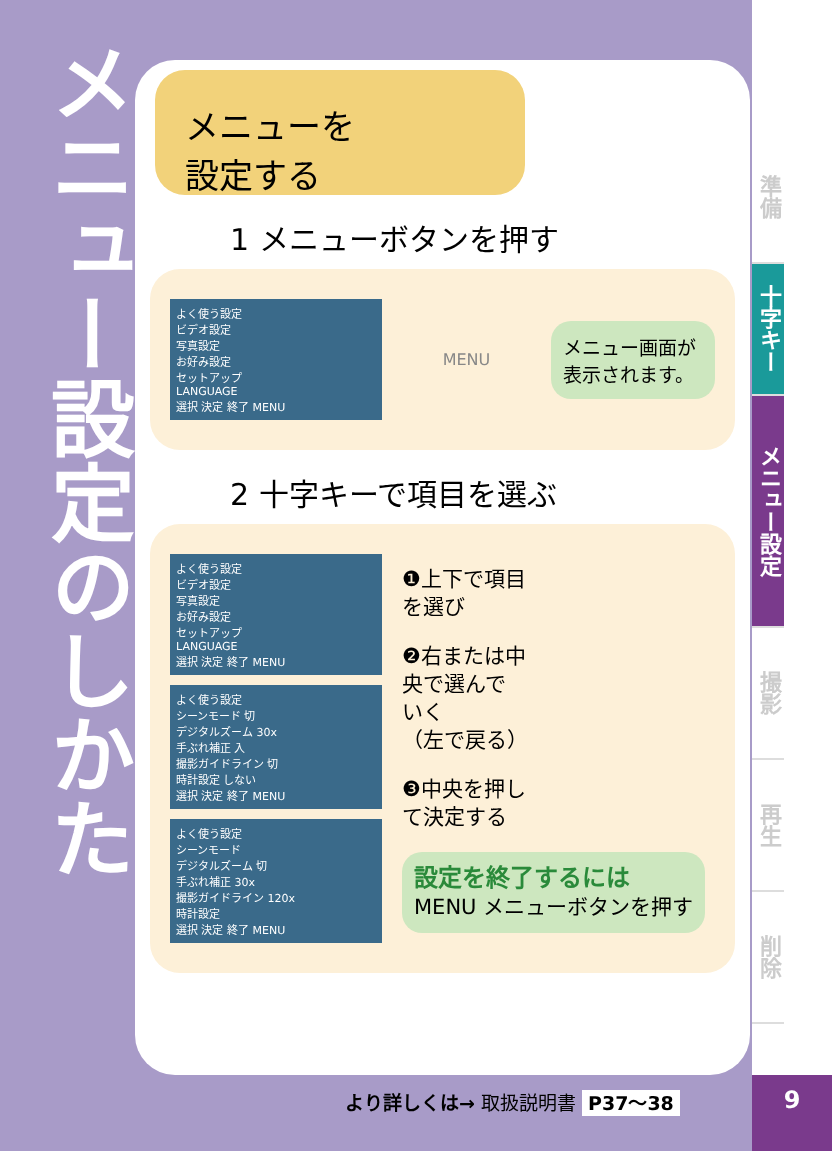メニュー設定のしかた
メニューを
設定する
1 メニューボタンを押す
よく使う設定
ビデオ設定
写真設定
お好み設定
セットアップ
LANGUAGE
選択 決定 終了 MENU
MENU
メニュー画面が表示されます。
2 十字キーで項目を選ぶ
よく使う設定
ビデオ設定
写真設定
お好み設定
セットアップ
LANGUAGE
選択 決定 終了 MENU
よく使う設定
シーンモード 切
デジタルズーム 30x
手ぶれ補正 入
撮影ガイドライン 切
時計設定 しない
選択 決定 終了 MENU
よく使う設定
シーンモード
デジタルズーム 切
手ぶれ補正 30x
撮影ガイドライン 120x
時計設定
選択 決定 終了 MENU
❶上下で項目
を選び
❷右または中
央で選んで
いく
（左で戻る）
❸中央を押し
て決定する
設定を終了するには
MENU メニューボタンを押す
準備
十字キー
メニュー設定
撮影
再生
削除
より詳しくは→ 取扱説明書 P37～38 9